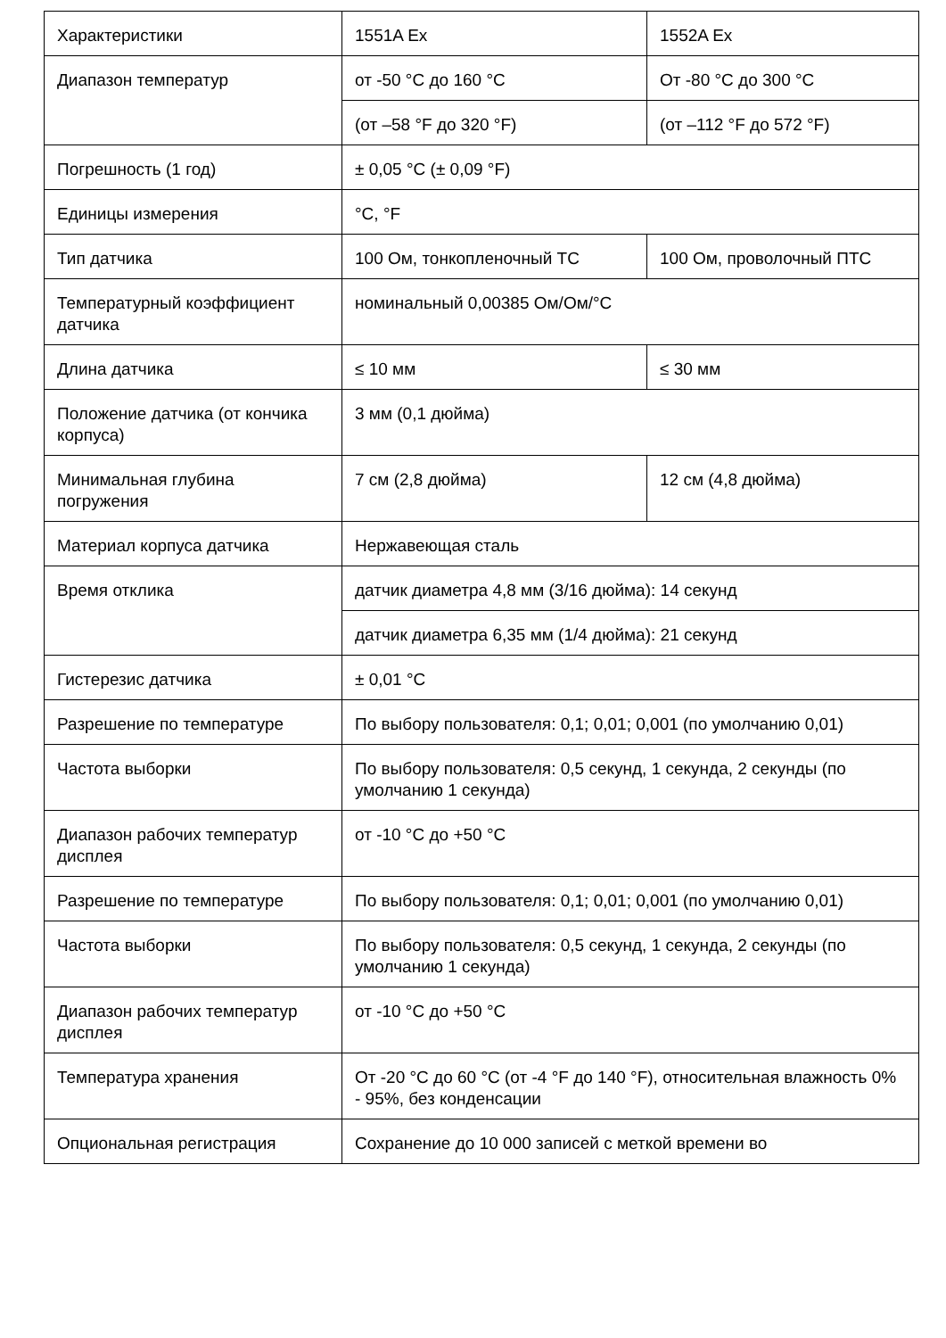| Характеристики | 1551A Ex | 1552A Ex |
| Диапазон температур | от -50 °C до 160 °C | От -80 °C до 300 °C |
| | (от –58 °F до 320 °F) | (от –112 °F до 572 °F) |
| Погрешность (1 год) | ± 0,05 °C (± 0,09 °F) | |
| Единицы измерения | °C, °F | |
| Тип датчика | 100 Ом, тонкопленочный ТС | 100 Ом, проволочный ПТС |
| Температурный коэффициент датчика | номинальный 0,00385 Ом/Ом/°C | |
| Длина датчика | ≤ 10 мм | ≤ 30 мм |
| Положение датчика (от кончика корпуса) | 3 мм (0,1 дюйма) | |
| Минимальная глубина погружения | 7 см (2,8 дюйма) | 12 см (4,8 дюйма) |
| Материал корпуса датчика | Нержавеющая сталь | |
| Время отклика | датчик диаметра 4,8 мм (3/16 дюйма): 14 секунд | |
| | датчик диаметра 6,35 мм (1/4 дюйма): 21 секунд | |
| Гистерезис датчика | ± 0,01 °C | |
| Разрешение по температуре | По выбору пользователя: 0,1; 0,01; 0,001 (по умолчанию 0,01) | |
| Частота выборки | По выбору пользователя: 0,5 секунд, 1 секунда, 2 секунды (по умолчанию 1 секунда) | |
| Диапазон рабочих температур дисплея | от -10 °C до +50 °C | |
| Разрешение по температуре | По выбору пользователя: 0,1; 0,01; 0,001 (по умолчанию 0,01) | |
| Частота выборки | По выбору пользователя: 0,5 секунд, 1 секунда, 2 секунды (по умолчанию 1 секунда) | |
| Диапазон рабочих температур дисплея | от -10 °C до +50 °C | |
| Температура хранения | От -20 °C до 60 °C (от -4 °F до 140 °F), относительная влажность 0% - 95%, без конденсации | |
| Опциональная регистрация | Сохранение до 10 000 записей с меткой времени во | |